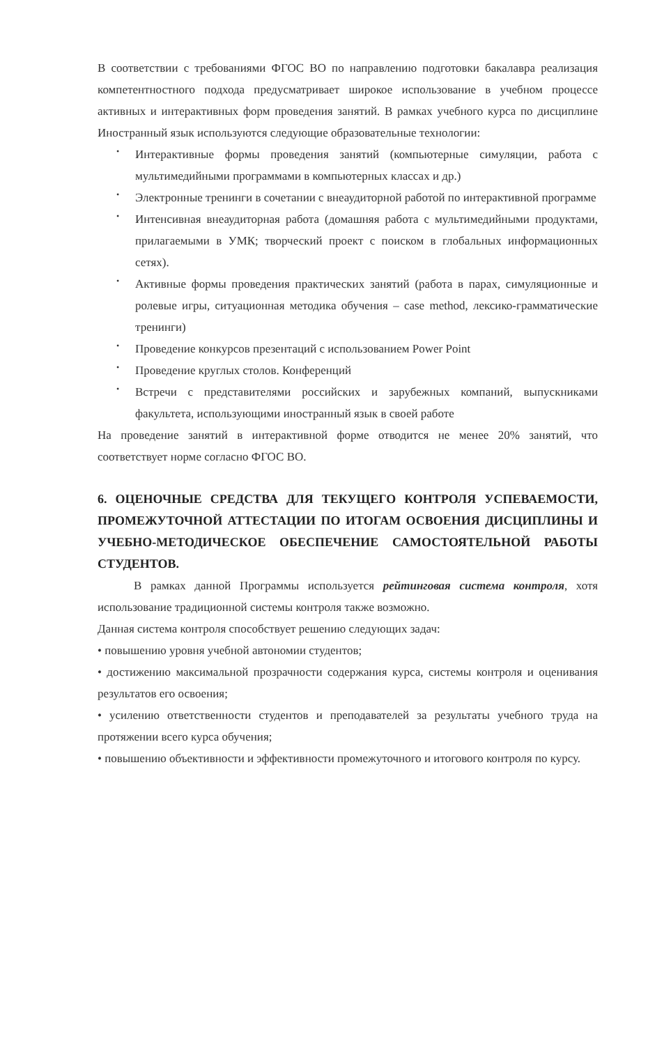В соответствии с требованиями ФГОС ВО по направлению подготовки бакалавра реализация компетентностного подхода предусматривает широкое использование в учебном процессе активных и интерактивных форм проведения занятий. В рамках учебного курса по дисциплине Иностранный язык используются следующие образовательные технологии:
• Интерактивные формы проведения занятий (компьютерные симуляции, работа с мультимедийными программами в компьютерных классах и др.)
• Электронные тренинги в сочетании с внеаудиторной работой по интерактивной программе
• Интенсивная внеаудиторная работа (домашняя работа с мультимедийными продуктами, прилагаемыми в УМК; творческий проект с поиском в глобальных информационных сетях).
• Активные формы проведения практических занятий (работа в парах, симуляционные и ролевые игры, ситуационная методика обучения – case method, лексико-грамматические тренинги)
• Проведение конкурсов презентаций с использованием Power Point
• Проведение круглых столов. Конференций
• Встречи с представителями российских и зарубежных компаний, выпускниками факультета, использующими иностранный язык в своей работе
На проведение занятий в интерактивной форме отводится не менее 20% занятий, что соответствует норме согласно ФГОС ВО.
6. ОЦЕНОЧНЫЕ СРЕДСТВА ДЛЯ ТЕКУЩЕГО КОНТРОЛЯ УСПЕВАЕМОСТИ, ПРОМЕЖУТОЧНОЙ АТТЕСТАЦИИ ПО ИТОГАМ ОСВОЕНИЯ ДИСЦИПЛИНЫ И УЧЕБНО-МЕТОДИЧЕСКОЕ ОБЕСПЕЧЕНИЕ САМОСТОЯТЕЛЬНОЙ РАБОТЫ СТУДЕНТОВ.
В рамках данной Программы используется рейтинговая система контроля, хотя использование традиционной системы контроля также возможно.
Данная система контроля способствует решению следующих задач:
• повышению уровня учебной автономии студентов;
• достижению максимальной прозрачности содержания курса, системы контроля и оценивания результатов его освоения;
• усилению ответственности студентов и преподавателей за результаты учебного труда на протяжении всего курса обучения;
• повышению объективности и эффективности промежуточного и итогового контроля по курсу.